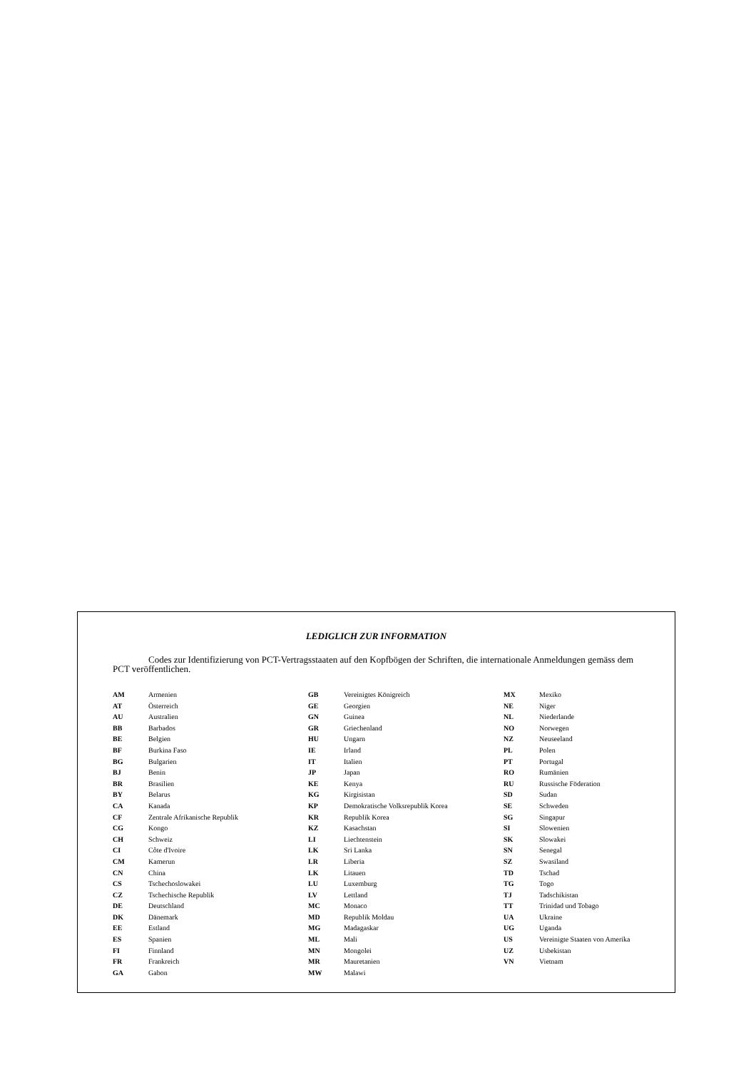LEDIGLICH ZUR INFORMATION
Codes zur Identifizierung von PCT-Vertragsstaaten auf den Kopfbögen der Schriften, die internationale Anmeldungen gemäss dem PCT veröffentlichen.
| AM | Armenien | GB | Vereinigtes Königreich | MX | Mexiko |
| AT | Österreich | GE | Georgien | NE | Niger |
| AU | Australien | GN | Guinea | NL | Niederlande |
| BB | Barbados | GR | Griechenland | NO | Norwegen |
| BE | Belgien | HU | Ungarn | NZ | Neuseeland |
| BF | Burkina Faso | IE | Irland | PL | Polen |
| BG | Bulgarien | IT | Italien | PT | Portugal |
| BJ | Benin | JP | Japan | RO | Rumänien |
| BR | Brasilien | KE | Kenya | RU | Russische Föderation |
| BY | Belarus | KG | Kirgisistan | SD | Sudan |
| CA | Kanada | KP | Demokratische Volksrepublik Korea | SE | Schweden |
| CF | Zentrale Afrikanische Republik | KR | Republik Korea | SG | Singapur |
| CG | Kongo | KZ | Kasachstan | SI | Slowenien |
| CH | Schweiz | LI | Liechtenstein | SK | Slowakei |
| CI | Côte d'Ivoire | LK | Sri Lanka | SN | Senegal |
| CM | Kamerun | LR | Liberia | SZ | Swasiland |
| CN | China | LK | Litauen | TD | Tschad |
| CS | Tschechoslowakei | LU | Luxemburg | TG | Togo |
| CZ | Tschechische Republik | LV | Lettland | TJ | Tadschikistan |
| DE | Deutschland | MC | Monaco | TT | Trinidad und Tobago |
| DK | Dänemark | MD | Republik Moldau | UA | Ukraine |
| EE | Estland | MG | Madagaskar | UG | Uganda |
| ES | Spanien | ML | Mali | US | Vereinigte Staaten von Amerika |
| FI | Finnland | MN | Mongolei | UZ | Usbekistan |
| FR | Frankreich | MR | Mauretanien | VN | Vietnam |
| GA | Gabon | MW | Malawi | | |